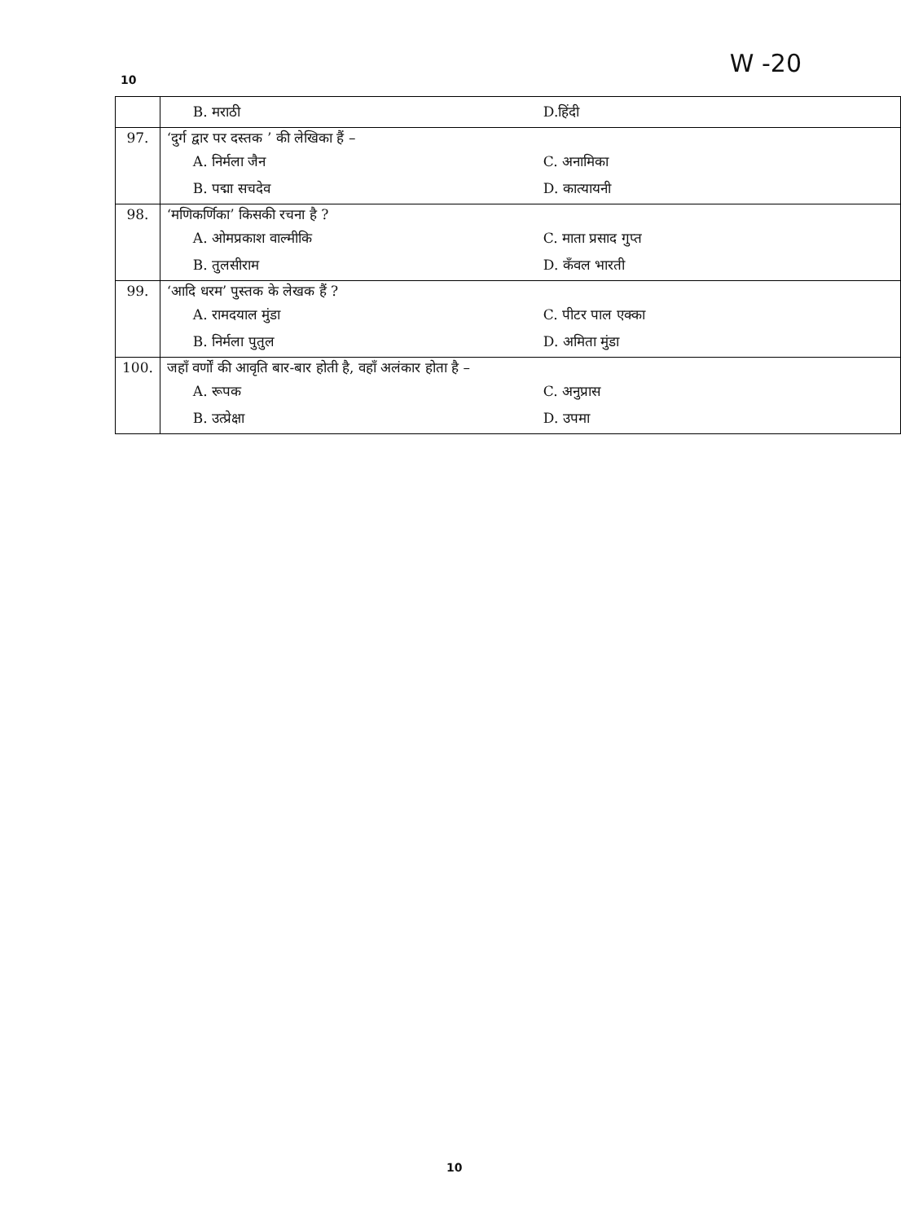10
W -20
| | B. मराठी D.हिंदी |
| 97. | ‘दुर्ग द्वार पर दस्तक ’ की लेखिका हैं – A. निर्मला जैन C. अनामिका B. पद्मा सचदेव D. कात्यायनी |
| 98. | ‘मणिकर्णिका’ किसकी रचना है ? A. ओमप्रकाश वाल्मीकि C. माता प्रसाद गुप्त B. तुलसीराम D. कँवल भारती |
| 99. | ‘आदि धरम’ पुस्तक के लेखक हैं ? A. रामदयाल मुंडा C. पीटर पाल एक्का B. निर्मला पुतुल D. अमिता मुंडा |
| 100. | जहाँ वर्णों की आवृति बार-बार होती है, वहाँ अलंकार होता है – A. रूपक C. अनुप्रास B. उत्प्रेक्षा D. उपमा |
10